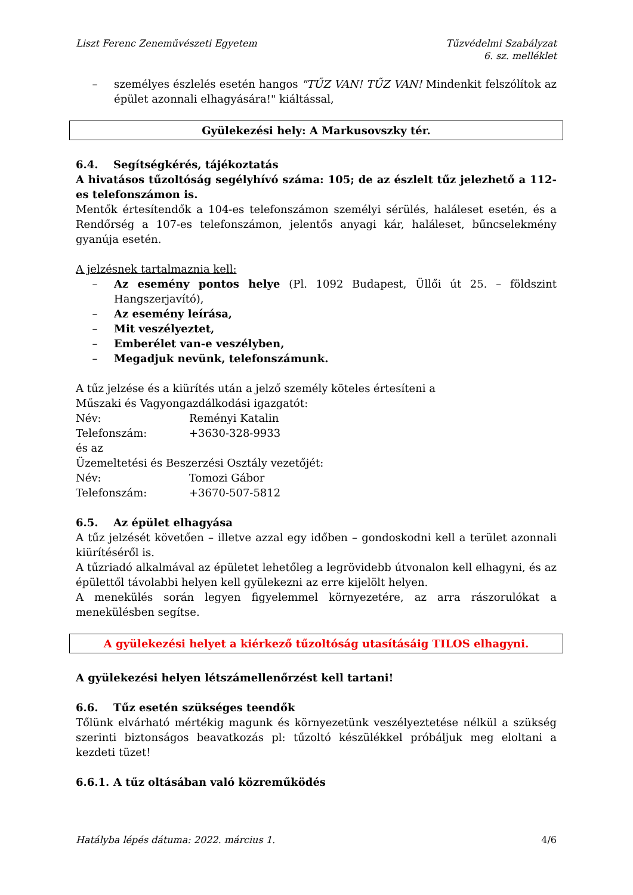Liszt Ferenc Zeneművészeti Egyetem
Tűzvédelmi Szabályzat
6. sz. melléklet
– személyes észlelés esetén hangos "TŰZ VAN! TŰZ VAN! Mindenkit felszólítok az épület azonnali elhagyására!" kiáltással,
Gyülekezési hely: A Markusovszky tér.
6.4. Segítségkérés, tájékoztatás
A hivatásos tűzoltóság segélyhívó száma: 105; de az észlelt tűz jelezhető a 112-es telefonszámon is.
Mentők értesítendők a 104-es telefonszámon személyi sérülés, haláleset esetén, és a Rendőrség a 107-es telefonszámon, jelentős anyagi kár, haláleset, bűncselekmény gyanúja esetén.
A jelzésnek tartalmaznia kell:
– Az esemény pontos helye (Pl. 1092 Budapest, Üllői út 25. – földszint Hangszerjavító),
– Az esemény leírása,
– Mit veszélyeztet,
– Emberélet van-e veszélyben,
– Megadjuk nevünk, telefonszámunk.
A tűz jelzése és a kiürítés után a jelző személy köteles értesíteni a
Műszaki és Vagyongazdálkodási igazgatót:
Név: Reményi Katalin
Telefonszám: +3630-328-9933
és az
Üzemeltetési és Beszerzési Osztály vezetőjét:
Név: Tomozi Gábor
Telefonszám: +3670-507-5812
6.5. Az épület elhagyása
A tűz jelzését követően – illetve azzal egy időben – gondoskodni kell a terület azonnali kiürítéséről is.
A tűzriadó alkalmával az épületet lehetőleg a legrövidebb útvonalon kell elhagyni, és az épülettől távolabbi helyen kell gyülekezni az erre kijelölt helyen.
A menekülés során legyen figyelemmel környezetére, az arra rászorulókat a menekülésben segítse.
A gyülekezési helyet a kiérkező tűzoltóság utasításáig TILOS elhagyni.
A gyülekezési helyen létszámellenőrzést kell tartani!
6.6. Tűz esetén szükséges teendők
Tőlünk elvárható mértékig magunk és környezetünk veszélyeztetése nélkül a szükség szerinti biztonságos beavatkozás pl: tűzoltó készülékkel próbáljuk meg eloltani a kezdeti tüzet!
6.6.1. A tűz oltásában való közreműködés
Hatályba lépés dátuma: 2022. március 1. 4/6